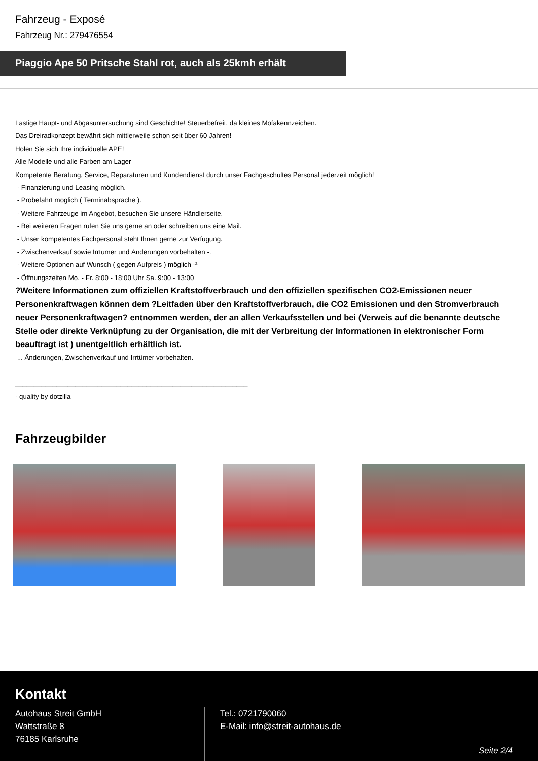Fahrzeug - Exposé
Fahrzeug Nr.: 279476554
Piaggio Ape 50 Pritsche Stahl rot, auch als 25kmh erhält
Lästige Haupt- und Abgasuntersuchung sind Geschichte! Steuerbefreit, da kleines Mofakennzeichen.
Das Dreiradkonzept bewährt sich mittlerweile schon seit über 60 Jahren!
Holen Sie sich Ihre individuelle APE!
Alle Modelle und alle Farben am Lager
Kompetente Beratung, Service, Reparaturen und Kundendienst durch unser Fachgeschultes Personal jederzeit möglich!
- Finanzierung und Leasing möglich.
- Probefahrt möglich ( Terminabsprache ).
- Weitere Fahrzeuge im Angebot, besuchen Sie unsere Händlerseite.
- Bei weiteren Fragen rufen Sie uns gerne an oder schreiben uns eine Mail.
- Unser kompetentes Fachpersonal steht Ihnen gerne zur Verfügung.
- Zwischenverkauf sowie Irrtümer und Änderungen vorbehalten -.
- Weitere Optionen auf Wunsch ( gegen Aufpreis ) möglich -²
- Öffnungszeiten Mo. - Fr. 8:00 - 18:00 Uhr Sa. 9:00 - 13:00
?Weitere Informationen zum offiziellen Kraftstoffverbrauch und den offiziellen spezifischen CO2-Emissionen neuer Personenkraftwagen können dem ?Leitfaden über den Kraftstoffverbrauch, die CO2 Emissionen und den Stromverbrauch neuer Personenkraftwagen? entnommen werden, der an allen Verkaufsstellen und bei (Verweis auf die benannte deutsche Stelle oder direkte Verknüpfung zu der Organisation, die mit der Verbreitung der Informationen in elektronischer Form beauftragt ist ) unentgeltlich erhältlich ist.
... Änderungen, Zwischenverkauf und Irrtümer vorbehalten.
______________________________________________________________
- quality by dotzilla
Fahrzeugbilder
Kontakt
Autohaus Streit GmbH
Wattstraße 8
76185 Karlsruhe
Tel.: 0721790060
E-Mail: info@streit-autohaus.de
Seite 2/4